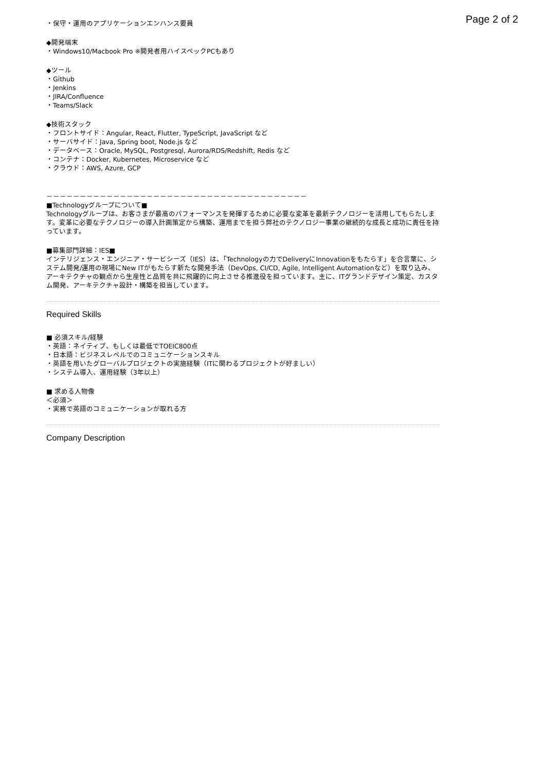Page 2 of 2
・保守・運用のアプリケーションエンハンス要員
◆開発端末
・Windows10/Macbook Pro ※開発者用ハイスペックPCもあり
◆ツール
・Github
・Jenkins
・JIRA/Confluence
・Teams/Slack
◆技術スタック
・フロントサイド：Angular, React, Flutter, TypeScript, JavaScript など
・サーバサイド：Java, Spring boot, Node.js など
・データベース：Oracle, MySQL, Postgresql, Aurora/RDS/Redshift, Redis など
・コンテナ：Docker, Kubernetes, Microservice など
・クラウド：AWS, Azure, GCP
－－－－－－－－－－－－－－－－－－－－－－－－－－－－－－－－－－－－－－－
■Technologyグループについて■
Technologyグループは、お客さまが最高のパフォーマンスを発揮するために必要な変革を最新テクノロジーを活用してもらたします。変革に必要なテクノロジーの導入計画策定から構築、運用までを担う弊社のテクノロジー事業の継続的な成長と成功に責任を持っています。
■募集部門詳細：IES■
インテリジェンス・エンジニア・サービシーズ（IES）は、「Technologyの力でDeliveryにInnovationをもたらす」を合言葉に、システム開発/運用の現場にNew ITがもたらす新たな開発手法（DevOps, CI/CD, Agile, Intelligent Automationなど）を取り込み、アーキテクチャの観点から生産性と品質を共に飛躍的に向上させる推進役を担っています。主に、ITグランドデザイン策定、カスタム開発、アーキテクチャ設計・構築を担当しています。
Required Skills
■ 必須スキル/経験
・英語：ネイティブ、もしくは最低でTOEIC800点
・日本語：ビジネスレベルでのコミュニケーションスキル
・英語を用いたグローバルプロジェクトの実施経験（ITに関わるプロジェクトが好ましい）
・システム導入、運用経験（3年以上）
■ 求める人物像
＜必須＞
・実務で英語のコミュニケーションが取れる方
Company Description